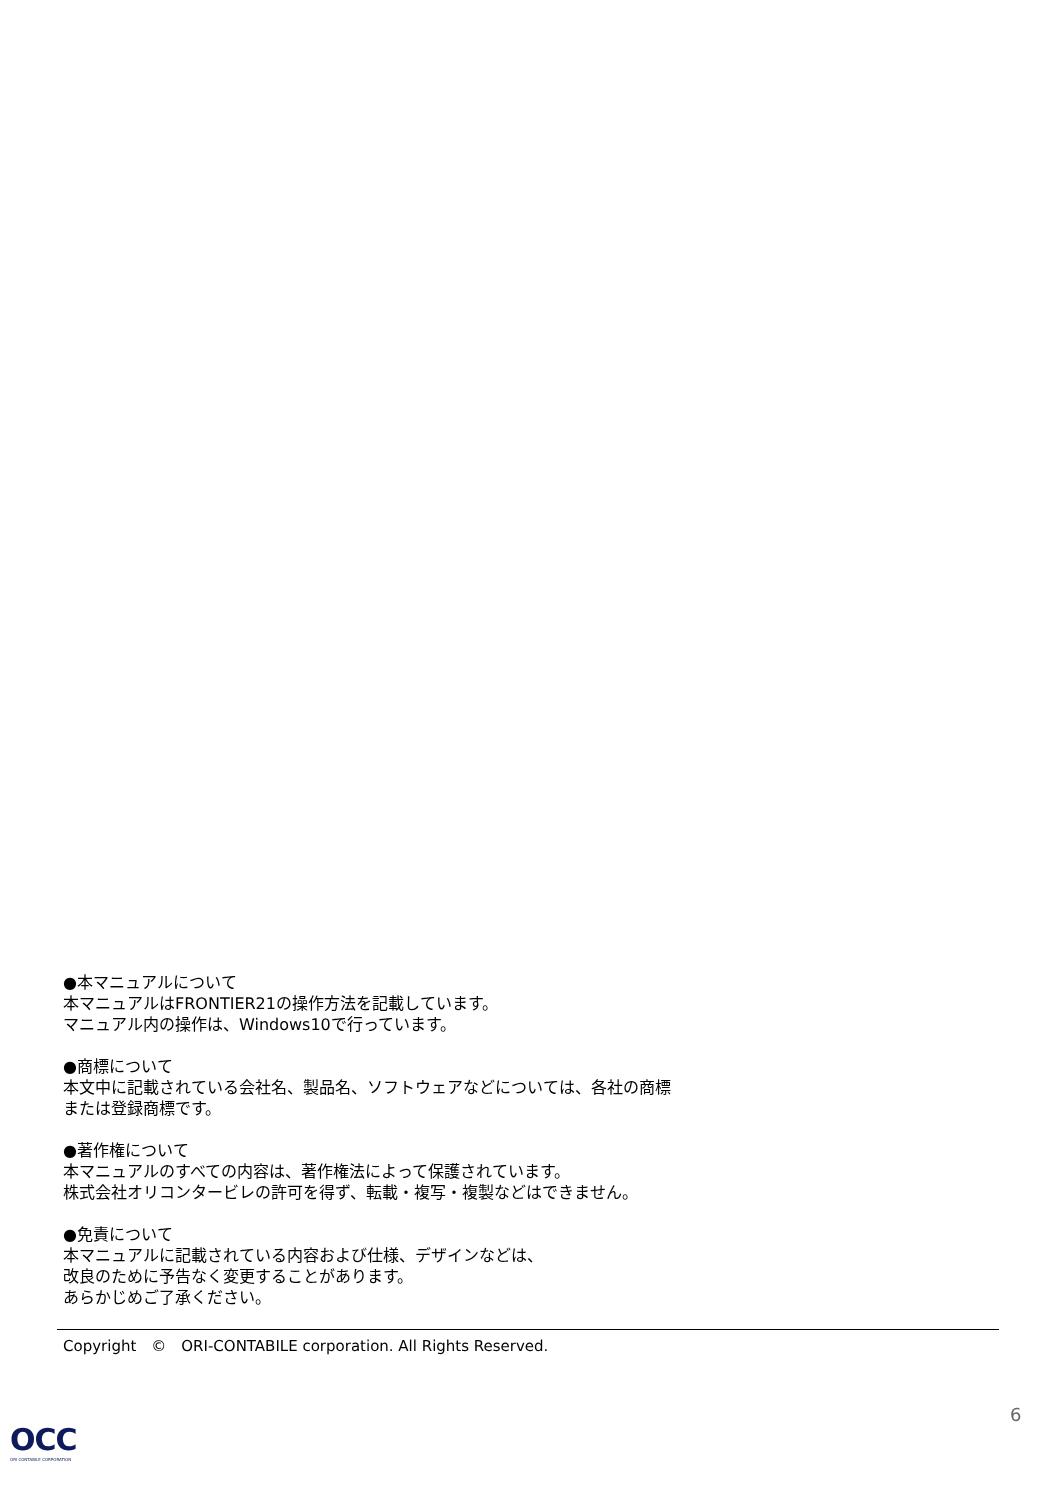●本マニュアルについて
本マニュアルはFRONTIER21の操作方法を記載しています。
マニュアル内の操作は、Windows10で行っています。
●商標について
本文中に記載されている会社名、製品名、ソフトウェアなどについては、各社の商標
または登録商標です。
●著作権について
本マニュアルのすべての内容は、著作権法によって保護されています。
株式会社オリコンタービレの許可を得ず、転載・複写・複製などはできません。
●免責について
本マニュアルに記載されている内容および仕様、デザインなどは、
改良のために予告なく変更することがあります。
あらかじめご了承ください。
Copyright　©　ORI-CONTABILE corporation. All Rights Reserved.
6
OCC
ORI CONTABILE CORPORATION